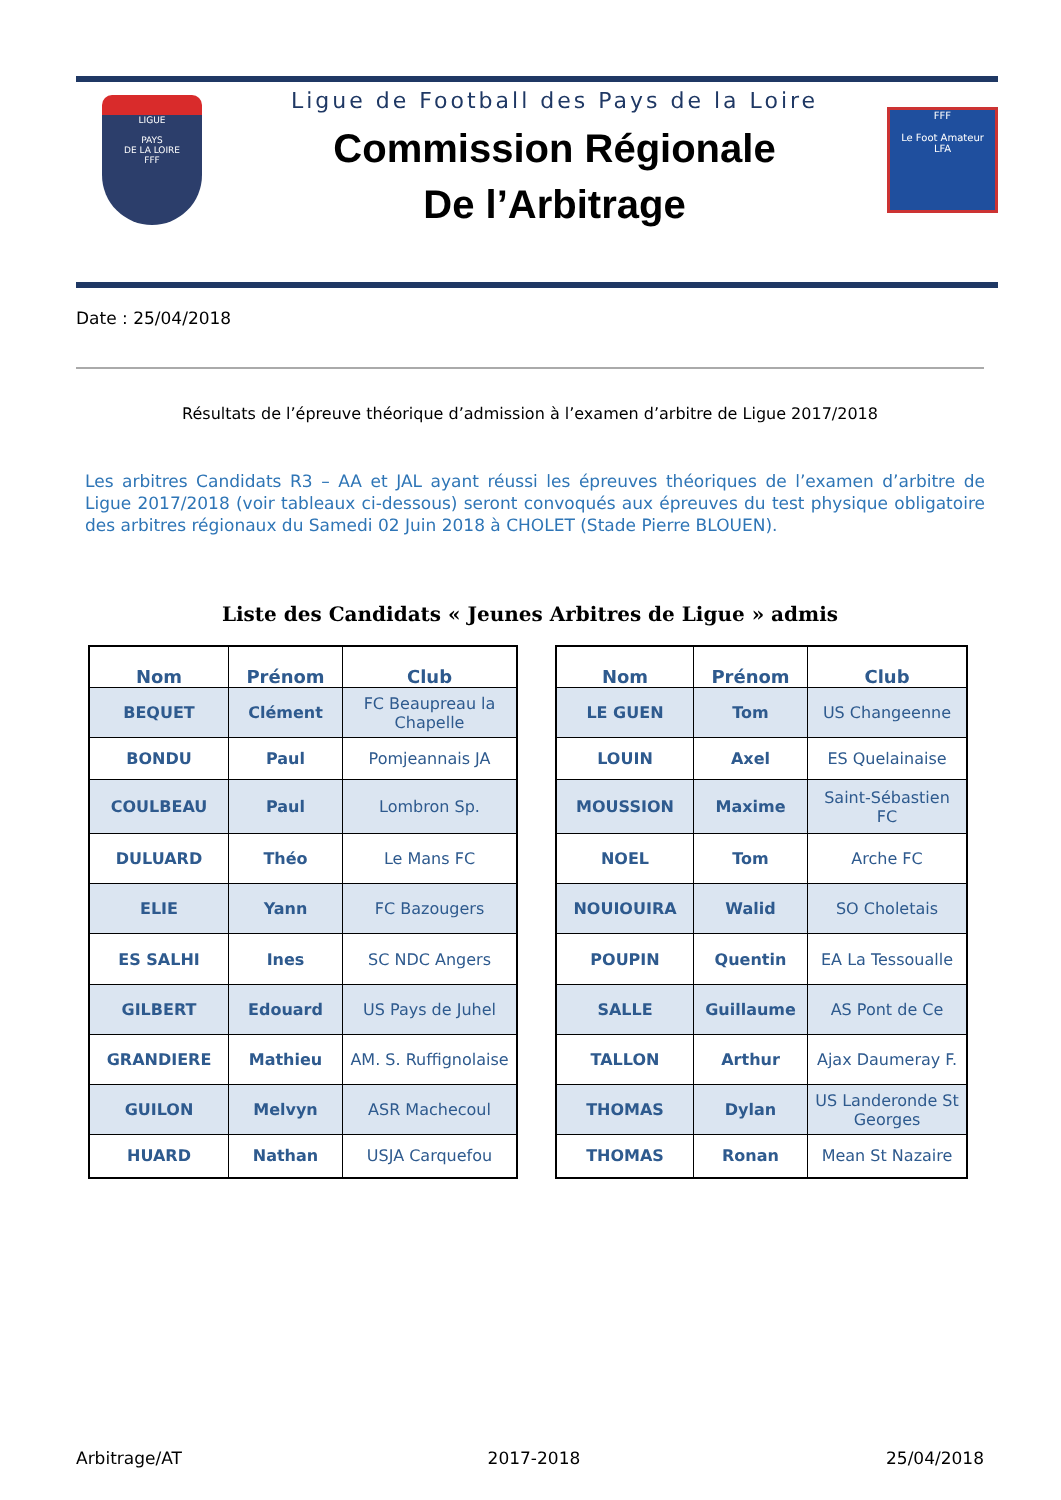LIGUE
PAYS
DE LA LOIRE
FFF
Ligue de Football des Pays de la Loire
Commission Régionale
De l’Arbitrage
FFF
Le Foot Amateur
LFA
Date : 25/04/2018
Résultats de l’épreuve théorique d’admission à l’examen d’arbitre de Ligue 2017/2018
Les arbitres Candidats R3 – AA et JAL ayant réussi les épreuves théoriques de l’examen d’arbitre de Ligue 2017/2018 (voir tableaux ci-dessous) seront convoqués aux épreuves du test physique obligatoire des arbitres régionaux du Samedi 02 Juin 2018 à CHOLET (Stade Pierre BLOUEN).
Liste des Candidats « Jeunes Arbitres de Ligue » admis
| Nom | Prénom | Club |
| --- | --- | --- |
| BEQUET | Clément | FC Beaupreau la Chapelle |
| BONDU | Paul | Pomjeannais JA |
| COULBEAU | Paul | Lombron Sp. |
| DULUARD | Théo | Le Mans FC |
| ELIE | Yann | FC Bazougers |
| ES SALHI | Ines | SC NDC Angers |
| GILBERT | Edouard | US Pays de Juhel |
| GRANDIERE | Mathieu | AM. S. Ruffignolaise |
| GUILON | Melvyn | ASR Machecoul |
| HUARD | Nathan | USJA Carquefou |
| Nom | Prénom | Club |
| --- | --- | --- |
| LE GUEN | Tom | US Changeenne |
| LOUIN | Axel | ES Quelainaise |
| MOUSSION | Maxime | Saint-Sébastien FC |
| NOEL | Tom | Arche FC |
| NOUIOUIRA | Walid | SO Choletais |
| POUPIN | Quentin | EA La Tessoualle |
| SALLE | Guillaume | AS Pont de Ce |
| TALLON | Arthur | Ajax Daumeray F. |
| THOMAS | Dylan | US Landeronde St Georges |
| THOMAS | Ronan | Mean St Nazaire |
Arbitrage/AT 2017-2018 25/04/2018